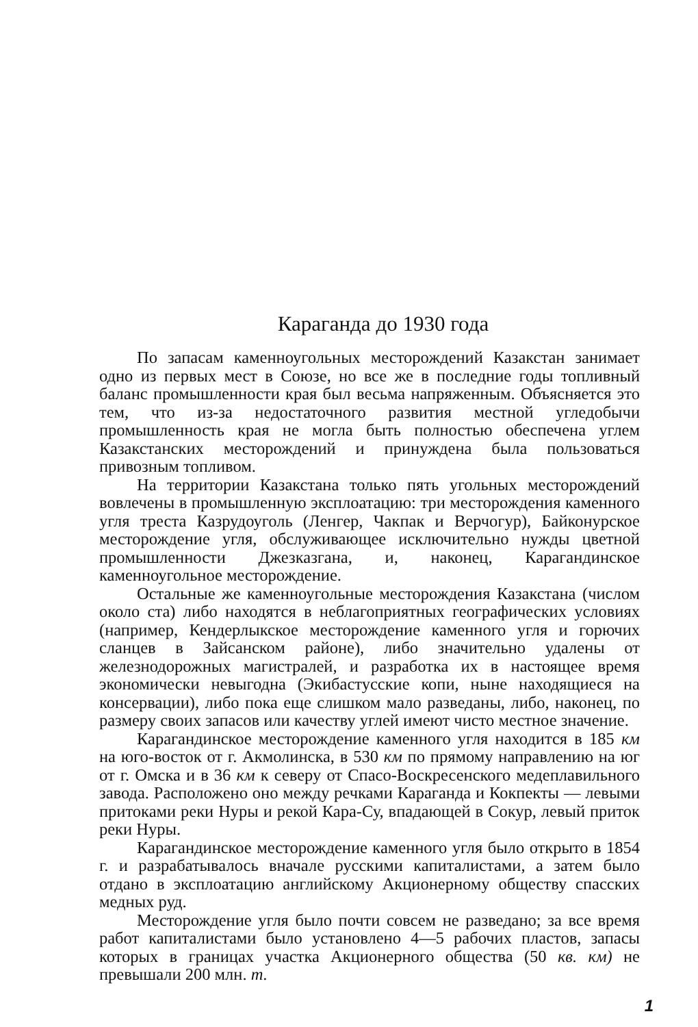Караганда до 1930 года
По запасам каменноугольных месторождений Казакстан занимает одно из первых мест в Союзе, но все же в последние годы топливный баланс промышленности края был весьма напряженным. Объясняется это тем, что из-за недостаточного развития местной угледобычи промышленность края не могла быть полностью обеспечена углем Казакстанских месторождений и принуждена была пользоваться привозным топливом.
На территории Казакстана только пять угольных месторождений вовлечены в промышленную эксплоатацию: три месторождения каменного угля треста Казрудоуголь (Ленгер, Чакпак и Верчогур), Байконурское месторождение угля, обслуживающее исключительно нужды цветной промышленности Джезказгана, и, наконец, Карагандинское каменноугольное месторождение.
Остальные же каменноугольные месторождения Казакстана (числом около ста) либо находятся в неблагоприятных географических условиях (например, Кендерлыкское месторождение каменного угля и горючих сланцев в Зайсанском районе), либо значительно удалены от железнодорожных магистралей, и разработка их в настоящее время экономически невыгодна (Экибастусские копи, ныне находящиеся на консервации), либо пока еще слишком мало разведаны, либо, наконец, по размеру своих запасов или качеству углей имеют чисто местное значение.
Карагандинское месторождение каменного угля находится в 185 км на юго-восток от г. Акмолинска, в 530 км по прямому направлению на юг от г. Омска и в 36 км к северу от Спасо-Воскресенского медеплавильного завода. Расположено оно между речками Караганда и Кокпекты — левыми притоками реки Нуры и рекой Кара-Су, впадающей в Сокур, левый приток реки Нуры.
Карагандинское месторождение каменного угля было открыто в 1854 г. и разрабатывалось вначале русскими капиталистами, а затем было отдано в эксплоатацию английскому Акционерному обществу спасских медных руд.
Месторождение угля было почти совсем не разведано; за все время работ капиталистами было установлено 4—5 рабочих пластов, запасы которых в границах участка Акционерного общества (50 кв. км) не превышали 200 млн. т.
1